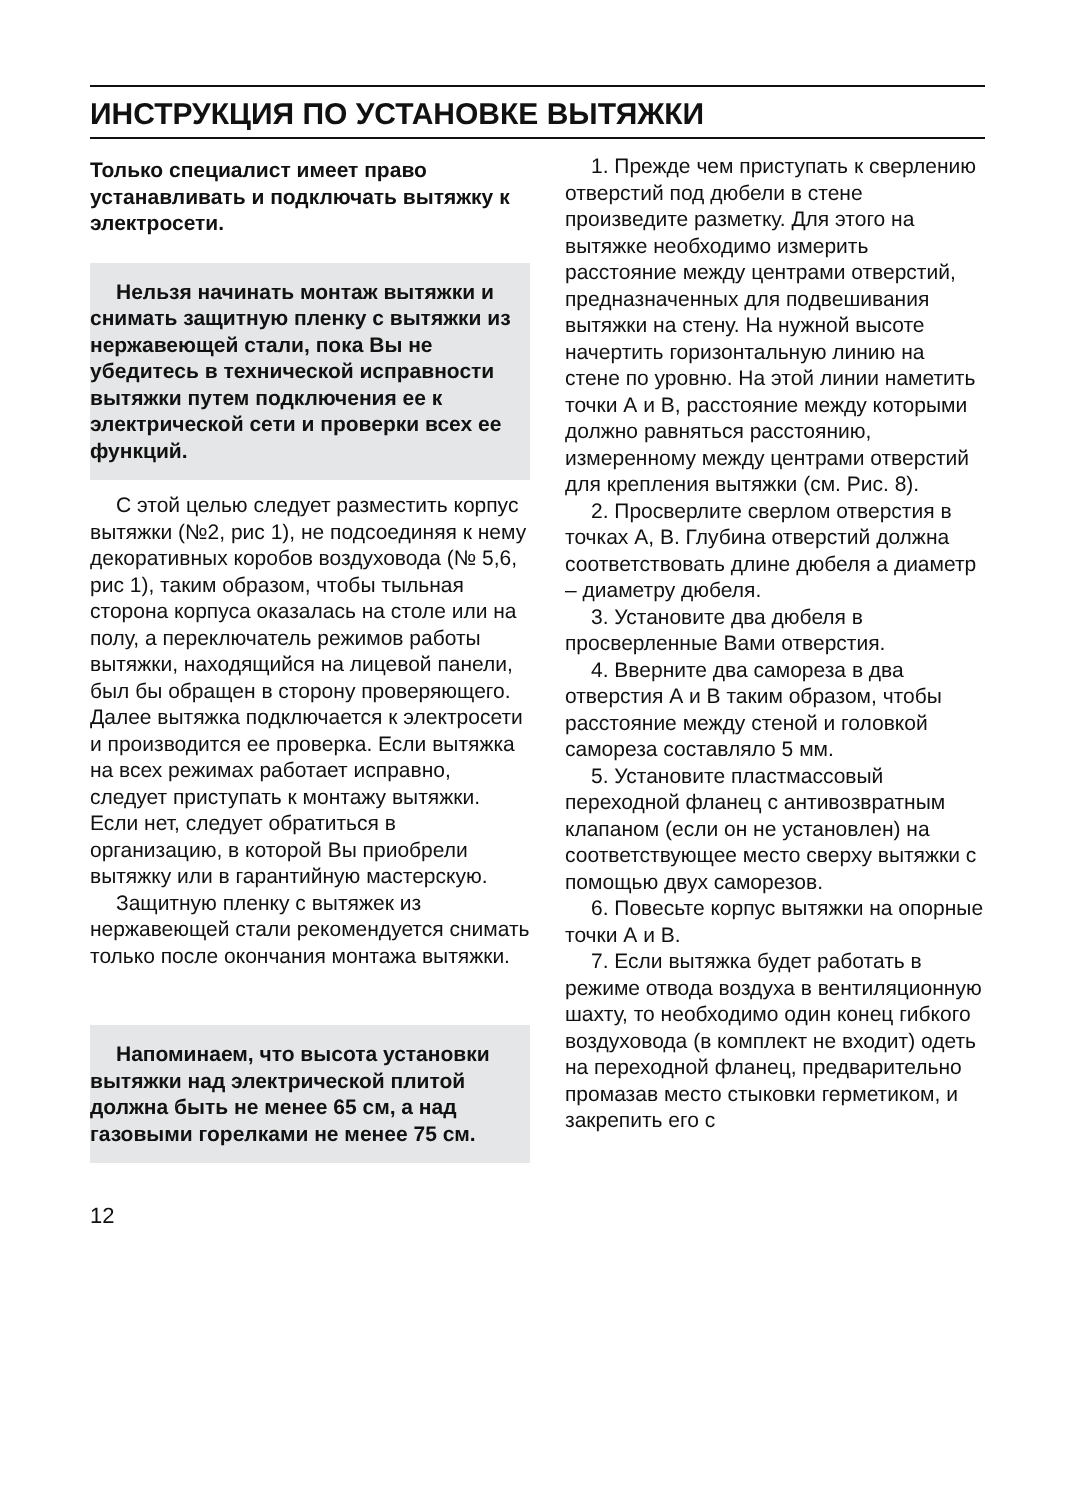ИНСТРУКЦИЯ ПО УСТАНОВКЕ ВЫТЯЖКИ
Только специалист имеет право устанавливать и подклю­чать вытяжку к электросети.
Нельзя начинать монтаж вытяжки и снимать защитную пленку с вытяжки из нержа­веющей стали, пока Вы не убедитесь в технической исп­равности вытяжки путем под­ключения ее к электрической сети и проверки всех ее функ­ций.
С этой целью следует размес­тить корпус вытяжки (№2, рис 1), не подсоединяя к нему декора­тивных коробов воздуховода (№ 5,6, рис 1), таким образом, чтобы тыльная сторона корпуса оказалась на столе или на полу, а переключатель режимов работы вытяжки, находящийся на лицевой панели, был бы обращен в сторону проверяющего. Далее вытяжка подключается к электро­сети и производится ее проверка. Если вытяжка на всех режимах работает исправно, следует приступать к монтажу вытяжки. Если нет, следует обратиться в организацию, в которой Вы приобрели вытяжку или в гарантийную мастерскую.
Защитную пленку с вытяжек из нержавеющей стали рекоменду­ется снимать только после окончания монтажа вытяжки.
Напоминаем, что высота установки вытяжки над элект­рической плитой должна быть не менее 65 см, а над газовы­ми горелками не менее 75 см.
12
1. Прежде чем приступать к сверлению отверстий под дюбели в стене произведите разметку. Для этого на вытяжке необходимо измерить расстояние между центрами отверстий, предназначенных для подвешивания вытяжки на стену. На нужной высоте начертить горизонтальную линию на стене по уровню. На этой линии наметить точки А и В, расстояние между которыми должно равняться расстоянию, измеренному между центрами отверстий для крепления вытяжки (см. Рис. 8).
2. Просверлите сверлом отверстия в точках А, В. Глубина отверстий должна соответствовать длине дюбеля а диаметр – диаметру дюбеля.
3. Установите два дюбеля в просверленные Вами отверстия.
4. Вверните два самореза в два отверстия А и В таким образом, чтобы расстояние между стеной и головкой самореза составляло 5 мм.
5. Установите пластмассовый переходной фланец с антивозвратным клапаном (если он не установлен) на соответствующее место сверху вытяжки с помощью двух саморезов.
6. Повесьте корпус вытяжки на опорные точки А и В.
7. Если вытяжка будет работать в режиме отвода воздуха в вентиляционную шахту, то необходимо один конец гибкого воздуховода (в комплект не входит) одеть на переходной фланец, предварительно промазав место стыковки герметиком, и закрепить его с